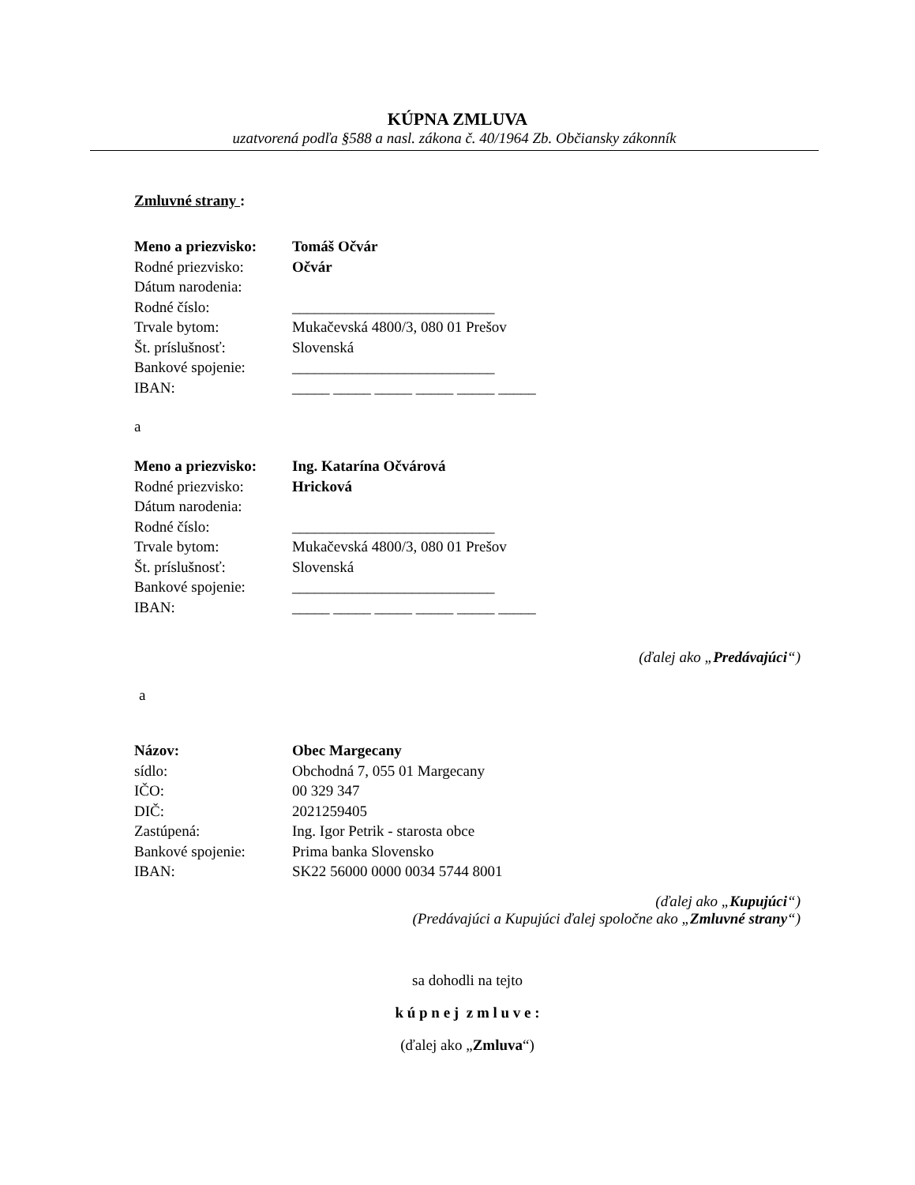KÚPNA ZMLUVA
uzatvorená podľa §588 a nasl. zákona č. 40/1964 Zb. Občiansky zákonník
Zmluvné strany :
| Meno a priezvisko: | Tomáš Očvár |
| Rodné priezvisko: | Očvár |
| Dátum narodenia: | |
| Rodné číslo: | ___________________________ |
| Trvale bytom: | Mukačevská 4800/3, 080 01 Prešov |
| Št. príslušnosť: | Slovenská |
| Bankové spojenie: | ___________________________ |
| IBAN: | _____ _____ _____ _____ _____ _____ |
a
| Meno a priezvisko: | Ing. Katarína Očvárová |
| Rodné priezvisko: | Hricková |
| Dátum narodenia: | |
| Rodné číslo: | ___________________________ |
| Trvale bytom: | Mukačevská 4800/3, 080 01 Prešov |
| Št. príslušnosť: | Slovenská |
| Bankové spojenie: | ___________________________ |
| IBAN: | _____ _____ _____ _____ _____ _____ |
(ďalej ako „Predávajúci“)
a
| Názov: | Obec Margecany |
| sídlo: | Obchodná 7, 055 01 Margecany |
| IČO: | 00 329 347 |
| DIČ: | 2021259405 |
| Zastúpená: | Ing. Igor Petrik - starosta obce |
| Bankové spojenie: | Prima banka Slovensko |
| IBAN: | SK22 56000 0000 0034 5744 8001 |
(ďalej ako „Kupujúci“)
(Predávajúci a Kupujúci ďalej spoločne ako „Zmluvné strany“)
sa dohodli na tejto
k ú p n e j z m l u v e :
(ďalej ako „Zmluva“)